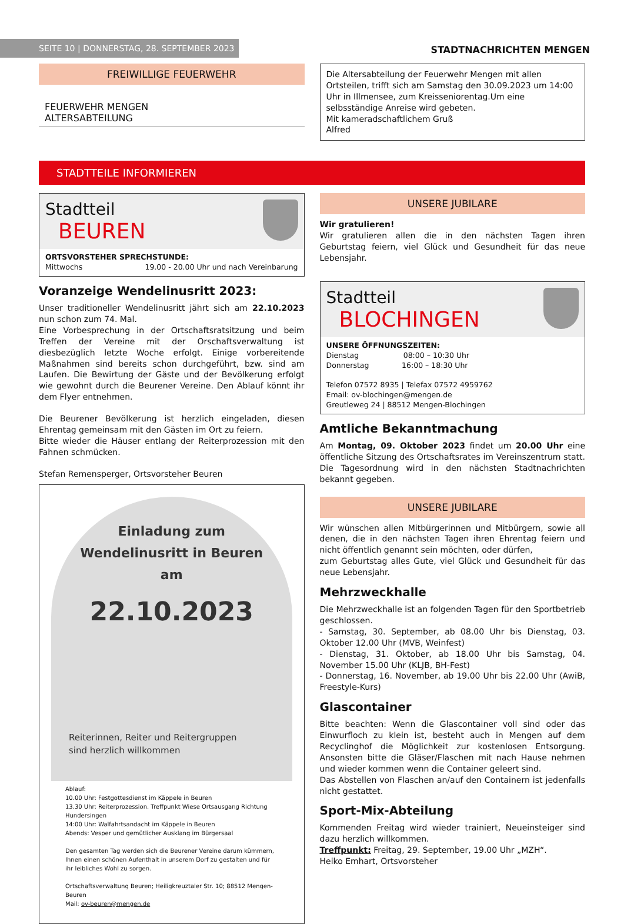SEITE 10 | DONNERSTAG, 28. SEPTEMBER 2023
STADTNACHRICHTEN MENGEN
FREIWILLIGE FEUERWEHR
FEUERWEHR MENGEN
ALTERSABTEILUNG
Die Altersabteilung der Feuerwehr Mengen mit allen Ortsteilen, trifft sich am Samstag den 30.09.2023 um 14:00 Uhr in Illmensee, zum Kreisseniorentag.Um eine selbsständige Anreise wird gebeten.
Mit kameradschaftlichem Gruß
Alfred
STADTTEILE INFORMIEREN
Stadtteil
BEUREN
ORTSVORSTEHER SPRECHSTUNDE:
Mittwochs 19.00 - 20.00 Uhr und nach Vereinbarung
Voranzeige Wendelinusritt 2023:
Unser traditioneller Wendelinusritt jährt sich am 22.10.2023 nun schon zum 74. Mal.
Eine Vorbesprechung in der Ortschaftsratsitzung und beim Treffen der Vereine mit der Orschaftsverwaltung ist diesbezüglich letzte Woche erfolgt. Einige vorbereitende Maßnahmen sind bereits schon durchgeführt, bzw. sind am Laufen. Die Bewirtung der Gäste und der Bevölkerung erfolgt wie gewohnt durch die Beurener Vereine. Den Ablauf könnt ihr dem Flyer entnehmen.
Die Beurener Bevölkerung ist herzlich eingeladen, diesen Ehrentag gemeinsam mit den Gästen im Ort zu feiern.
Bitte wieder die Häuser entlang der Reiterprozession mit den Fahnen schmücken.
Stefan Remensperger, Ortsvorsteher Beuren
Einladung zum
Wendelinusritt in Beuren
am
22.10.2023
Reiterinnen, Reiter und Reitergruppen
sind herzlich willkommen
Ablauf:
10.00 Uhr: Festgottesdienst im Käppele in Beuren
13.30 Uhr: Reiterprozession. Treffpunkt Wiese Ortsausgang Richtung Hundersingen
14:00 Uhr: Walfahrtsandacht im Käppele in Beuren
Abends: Vesper und gemütlicher Ausklang im Bürgersaal
Den gesamten Tag werden sich die Beurener Vereine darum kümmern, Ihnen einen schönen Aufenthalt in unserem Dorf zu gestalten und für ihr leibliches Wohl zu sorgen.
Ortschaftsverwaltung Beuren; Heiligkreuztaler Str. 10; 88512 Mengen-Beuren
Mail: ov-beuren@mengen.de
UNSERE JUBILARE
Wir gratulieren!
Wir gratulieren allen die in den nächsten Tagen ihren Geburtstag feiern, viel Glück und Gesundheit für das neue Lebensjahr.
Stadtteil
BLOCHINGEN
UNSERE ÖFFNUNGSZEITEN:
Dienstag 08:00 – 10:30 Uhr
Donnerstag 16:00 – 18:30 Uhr
Telefon 07572 8935 | Telefax 07572 4959762
Email: ov-blochingen@mengen.de
Greutleweg 24 | 88512 Mengen-Blochingen
Amtliche Bekanntmachung
Am Montag, 09. Oktober 2023 findet um 20.00 Uhr eine öffentliche Sitzung des Ortschaftsrates im Vereinszentrum statt. Die Tagesordnung wird in den nächsten Stadtnachrichten bekannt gegeben.
UNSERE JUBILARE
Wir wünschen allen Mitbürgerinnen und Mitbürgern, sowie all denen, die in den nächsten Tagen ihren Ehrentag feiern und nicht öffentlich genannt sein möchten, oder dürfen,
zum Geburtstag alles Gute, viel Glück und Gesundheit für das neue Lebensjahr.
Mehrzweckhalle
Die Mehrzweckhalle ist an folgenden Tagen für den Sportbetrieb geschlossen.
- Samstag, 30. September, ab 08.00 Uhr bis Dienstag, 03. Oktober 12.00 Uhr (MVB, Weinfest)
- Dienstag, 31. Oktober, ab 18.00 Uhr bis Samstag, 04. November 15.00 Uhr (KLJB, BH-Fest)
- Donnerstag, 16. November, ab 19.00 Uhr bis 22.00 Uhr (AwiB, Freestyle-Kurs)
Glascontainer
Bitte beachten: Wenn die Glascontainer voll sind oder das Einwurfloch zu klein ist, besteht auch in Mengen auf dem Recyclinghof die Möglichkeit zur kostenlosen Entsorgung. Ansonsten bitte die Gläser/Flaschen mit nach Hause nehmen und wieder kommen wenn die Container geleert sind.
Das Abstellen von Flaschen an/auf den Containern ist jedenfalls nicht gestattet.
Sport-Mix-Abteilung
Kommenden Freitag wird wieder trainiert, Neueinsteiger sind dazu herzlich willkommen.
Treffpunkt: Freitag, 29. September, 19.00 Uhr „MZH“.
Heiko Emhart, Ortsvorsteher